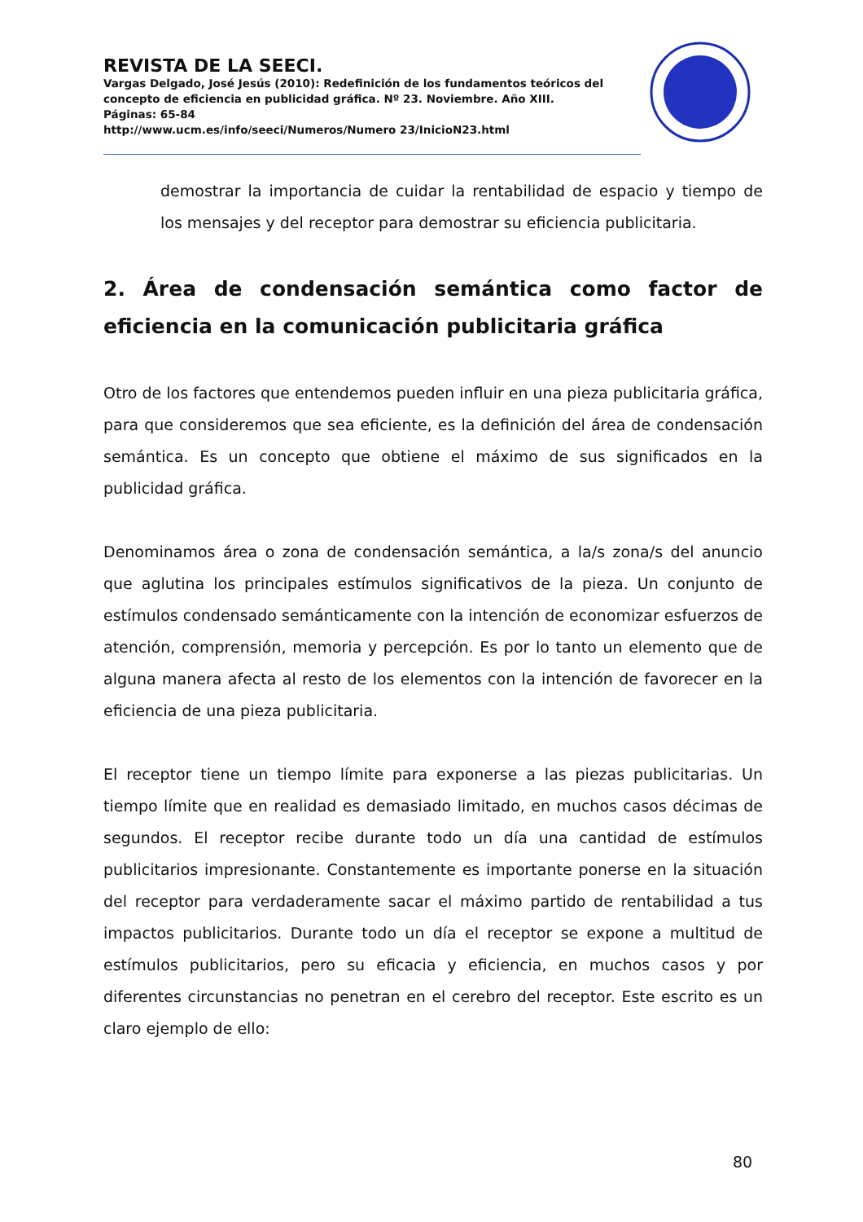REVISTA DE LA SEECI.
Vargas Delgado, José Jesús (2010): Redefinición de los fundamentos teóricos del concepto de eficiencia en publicidad gráfica. Nº 23. Noviembre. Año XIII.
Páginas: 65-84
http://www.ucm.es/info/seeci/Numeros/Numero 23/InicioN23.html
demostrar la importancia de cuidar la rentabilidad de espacio y tiempo de los mensajes y del receptor para demostrar su eficiencia publicitaria.
2. Área de condensación semántica como factor de eficiencia en la comunicación publicitaria gráfica
Otro de los factores que entendemos pueden influir en una pieza publicitaria gráfica, para que consideremos que sea eficiente, es la definición del área de condensación semántica. Es un concepto que obtiene el máximo de sus significados en la publicidad gráfica.
Denominamos área o zona de condensación semántica, a la/s zona/s del anuncio que aglutina los principales estímulos significativos de la pieza. Un conjunto de estímulos condensado semánticamente con la intención de economizar esfuerzos de atención, comprensión, memoria y percepción. Es por lo tanto un elemento que de alguna manera afecta al resto de los elementos con la intención de favorecer en la eficiencia de una pieza publicitaria.
El receptor tiene un tiempo límite para exponerse a las piezas publicitarias. Un tiempo límite que en realidad es demasiado limitado, en muchos casos décimas de segundos. El receptor recibe durante todo un día una cantidad de estímulos publicitarios impresionante. Constantemente es importante ponerse en la situación del receptor para verdaderamente sacar el máximo partido de rentabilidad a tus impactos publicitarios. Durante todo un día el receptor se expone a multitud de estímulos publicitarios, pero su eficacia y eficiencia, en muchos casos y por diferentes circunstancias no penetran en el cerebro del receptor. Este escrito es un claro ejemplo de ello:
80